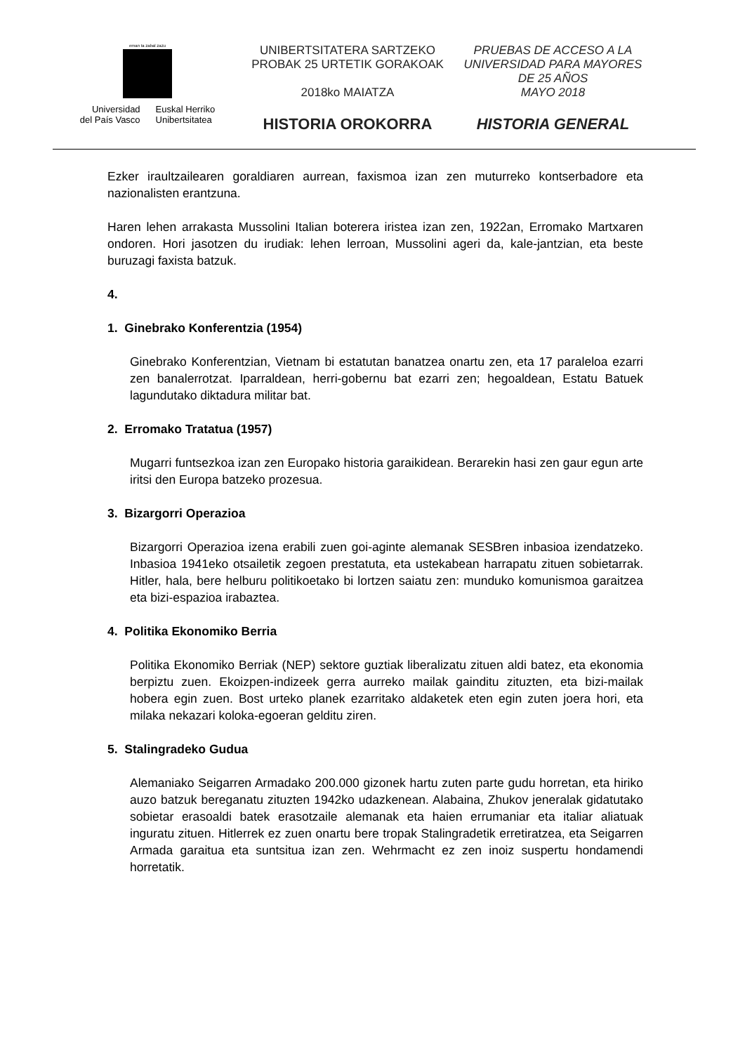eman ta zabal zazu
Universidad
del País Vasco
Euskal Herriko
Unibertsitatea
UNIBERTSITATERA SARTZEKO
PROBAK 25 URTETIK GORAKOAK
2018ko MAIATZA
HISTORIA OROKORRA
PRUEBAS DE ACCESO A LA
UNIVERSIDAD PARA MAYORES
DE 25 AÑOS
MAYO 2018
HISTORIA GENERAL
Ezker iraultzailearen goraldiaren aurrean, faxismoa izan zen muturreko kontserbadore eta nazionalisten erantzuna.
Haren lehen arrakasta Mussolini Italian boterera iristea izan zen, 1922an, Erromako Martxaren ondoren. Hori jasotzen du irudiak: lehen lerroan, Mussolini ageri da, kale-jantzian, eta beste buruzagi faxista batzuk.
4.
1. Ginebrako Konferentzia (1954)
Ginebrako Konferentzian, Vietnam bi estatutan banatzea onartu zen, eta 17 paraleloa ezarri zen banalerrotzat. Iparraldean, herri-gobernu bat ezarri zen; hegoaldean, Estatu Batuek lagundutako diktadura militar bat.
2. Erromako Tratatua (1957)
Mugarri funtsezkoa izan zen Europako historia garaikidean. Berarekin hasi zen gaur egun arte iritsi den Europa batzeko prozesua.
3. Bizargorri Operazioa
Bizargorri Operazioa izena erabili zuen goi-aginte alemanak SESBren inbasioa izendatzeko. Inbasioa 1941eko otsailetik zegoen prestatuta, eta ustekabean harrapatu zituen sobietarrak. Hitler, hala, bere helburu politikoetako bi lortzen saiatu zen: munduko komunismoa garaitzea eta bizi-espazioa irabaztea.
4. Politika Ekonomiko Berria
Politika Ekonomiko Berriak (NEP) sektore guztiak liberalizatu zituen aldi batez, eta ekonomia berpiztu zuen. Ekoizpen-indizeek gerra aurreko mailak gainditu zituzten, eta bizi-mailak hobera egin zuen. Bost urteko planek ezarritako aldaketek eten egin zuten joera hori, eta milaka nekazari koloka-egoeran gelditu ziren.
5. Stalingradeko Gudua
Alemaniako Seigarren Armadako 200.000 gizonek hartu zuten parte gudu horretan, eta hiriko auzo batzuk bereganatu zituzten 1942ko udazkenean. Alabaina, Zhukov jeneralak gidatutako sobietar erasoaldi batek erasotzaile alemanak eta haien errumaniar eta italiar aliatuak inguratu zituen. Hitlerrek ez zuen onartu bere tropak Stalingradetik erretiratzea, eta Seigarren Armada garaitua eta suntsitua izan zen. Wehrmacht ez zen inoiz suspertu hondamendi horretatik.